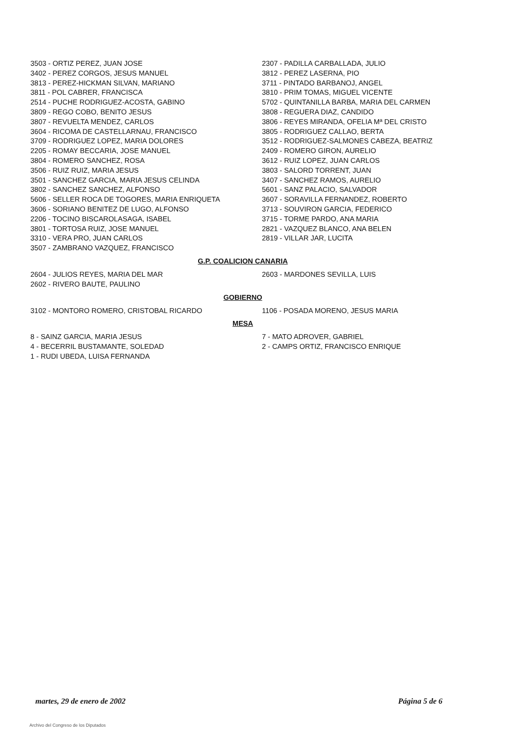3503 - ORTIZ PEREZ, JUAN JOSE
3402 - PEREZ CORGOS, JESUS MANUEL
3813 - PEREZ-HICKMAN SILVAN, MARIANO
3811 - POL CABRER, FRANCISCA
2514 - PUCHE RODRIGUEZ-ACOSTA, GABINO
3809 - REGO COBO, BENITO JESUS
3807 - REVUELTA MENDEZ, CARLOS
3604 - RICOMA DE CASTELLARNAU, FRANCISCO
3709 - RODRIGUEZ LOPEZ, MARIA DOLORES
2205 - ROMAY BECCARIA, JOSE MANUEL
3804 - ROMERO SANCHEZ, ROSA
3506 - RUIZ RUIZ, MARIA JESUS
3501 - SANCHEZ GARCIA, MARIA JESUS CELINDA
3802 - SANCHEZ SANCHEZ, ALFONSO
5606 - SELLER ROCA DE TOGORES, MARIA ENRIQUETA
3606 - SORIANO BENITEZ DE LUGO, ALFONSO
2206 - TOCINO BISCAROLASAGA, ISABEL
3801 - TORTOSA RUIZ, JOSE MANUEL
3310 - VERA PRO, JUAN CARLOS
3507 - ZAMBRANO VAZQUEZ, FRANCISCO
2307 - PADILLA CARBALLADA, JULIO
3812 - PEREZ LASERNA, PIO
3711 - PINTADO BARBANOJ, ANGEL
3810 - PRIM TOMAS, MIGUEL VICENTE
5702 - QUINTANILLA BARBA, MARIA DEL CARMEN
3808 - REGUERA DIAZ, CANDIDO
3806 - REYES MIRANDA, OFELIA Mª DEL CRISTO
3805 - RODRIGUEZ CALLAO, BERTA
3512 - RODRIGUEZ-SALMONES CABEZA, BEATRIZ
2409 - ROMERO GIRON, AURELIO
3612 - RUIZ LOPEZ, JUAN CARLOS
3803 - SALORD TORRENT, JUAN
3407 - SANCHEZ RAMOS, AURELIO
5601 - SANZ PALACIO, SALVADOR
3607 - SORAVILLA FERNANDEZ, ROBERTO
3713 - SOUVIRON GARCIA, FEDERICO
3715 - TORME PARDO, ANA MARIA
2821 - VAZQUEZ BLANCO, ANA BELEN
2819 - VILLAR JAR, LUCITA
G.P. COALICION CANARIA
2604 - JULIOS REYES, MARIA DEL MAR
2602 - RIVERO BAUTE, PAULINO
2603 - MARDONES SEVILLA, LUIS
GOBIERNO
3102 - MONTORO ROMERO, CRISTOBAL RICARDO 1106 - POSADA MORENO, JESUS MARIA
MESA
8 - SAINZ GARCIA, MARIA JESUS
4 - BECERRIL BUSTAMANTE, SOLEDAD
1 - RUDI UBEDA, LUISA FERNANDA
7 - MATO ADROVER, GABRIEL
2 - CAMPS ORTIZ, FRANCISCO ENRIQUE
martes, 29 de enero de 2002 Página 5 de 6
Archivo del Congreso de los Diputados